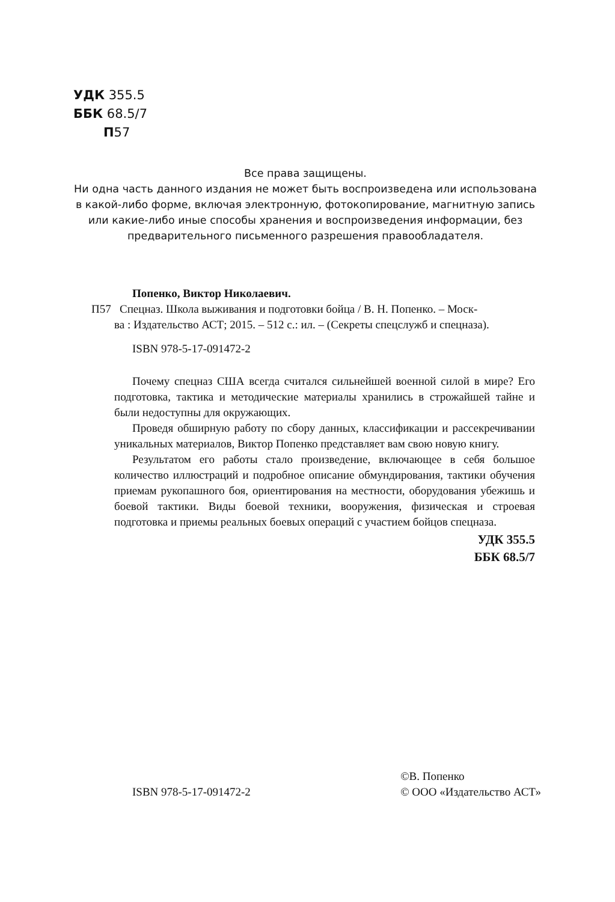УДК 355.5
ББК 68.5/7
П57
Все права защищены.
Ни одна часть данного издания не может быть воспроизведена или использована в какой-либо форме, включая электронную, фотокопирование, магнитную запись или какие-либо иные способы хранения и воспроизведения информации, без предварительного письменного разрешения правообладателя.
Попенко, Виктор Николаевич.
П57 Спецназ. Школа выживания и подготовки бойца / В. Н. Попенко. – Моск-
ва : Издательство АСТ; 2015. – 512 с.: ил. – (Секреты спецслужб и спецназа).
ISBN 978-5-17-091472-2
Почему спецназ США всегда считался сильнейшей военной силой в мире? Его подготовка, тактика и методические материалы хранились в строжайшей тайне и были недоступны для окружающих.
Проведя обширную работу по сбору данных, классификации и рассекречивании уникальных материалов, Виктор Попенко представляет вам свою новую книгу.
Результатом его работы стало произведение, включающее в себя большое количество иллюстраций и подробное описание обмундирования, тактики обучения приемам рукопашного боя, ориентирования на местности, оборудования убежишь и боевой тактики. Виды боевой техники, вооружения, физическая и строевая подготовка и приемы реальных боевых операций с участием бойцов спецназа.
УДК 355.5
ББК 68.5/7
ISBN 978-5-17-091472-2
©В. Попенко
© ООО «Издательство АСТ»